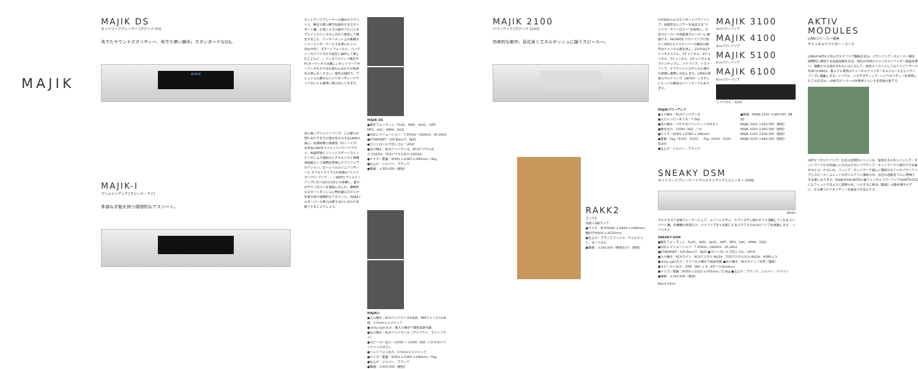MAJIK
MAJIK DS
ネットワークプレーヤー [マジック DS]
秀でたサウンドクオリティー、秀でた使い勝手。スタンダードなDS。
Artist
MAJIK-I
プリメインアンプ [マジック・アイ]
多様な才能を持つ理想的なアスリート。
ネットワークプレーヤーの優れたサウンドと、際立つ使い勝手を提供するスタンダード機。お気に入りの曲やアルバムをプレイリストに次々に入れて連続して再生すること、インターネット上の各種ストリーミング・サービスを楽しむこと、iPadやPC、スマートフォンなど、ハンディーなデバイスから自在に操作して楽しむことなど…。ディスクメディア再生やPCオーディオでは難しいネットワークオーディオならではの溢れんばかりの利点をお楽しみください。指先の操作で、フレッシュな驚きのハイクオリティーサウンドがいとも簡単に飛び出してきます。
音の良いプリメインアンプ。この誰もが望むあたりまえの望みをかなえるLINNの良心。高速給電と静粛性（ローノイズ）を誇るLINNダイナミックパワーサプライ。表面実装とソリッドステートスイッチングにより極短のシグナルパスと無接点回路という理想を実現したプリアンプセクション。ローレベルのリニアリティーと タフなドライブ力が自慢の“チャクラ”パワーアンプ…。一般的なプリメインアンプに比べ4分の1ほどの体積に、数々のテクノロジーを凝縮しました。爆発的なスタートダッシュと無尽蔵のスタミナを併せ持つ理想的なアスリート。MAJIK-Iのスーパーな実力は使うほどにあなたを魅了することでしょう。
MAJIK DS
●再生フォーマット：FLAC、WAV、ALAC、AIFF、MP3、AAC、WMA、OGG
●対応レゾリューション：7.35kHz〜192kHz、16-24bit
●ETHERNET：100 Base-T、RJ45
●コントロールプロトコル：UPnP
●出力端子：RCAアンバランス、RCAデジタル出力-192/24、TOSデジタル出力-192/24
●サイズ／重量：W381 x D360 x H90mm／4kg
●仕上げ：シルバー、ブラック
●価格：￥320,000（税別）
MAJIK-I
●入力端子：RCAアンバランス5系統、MMフォノ入力1系統、3.5mmミニジャック
●Unity Gain入力：各入力端子で個別設定可能
●出力端子：RCAアンバランス（プリアウト、ラインアウト）
●スピーカー出力：100W ＋ 100W（4Ω）バナナ可バインディングポスト
●ヘッドフォン出力：3.5mmミニジャック
●サイズ／重量：W381 x D360 x H90mm／5kg
●仕上げ：シルバー、ブラック
●価格：￥300,000（税別）
MAJIK 2100
パワーアンプ [マジック 2100]
効率的な動作、反応良くエネルギッシュに謳うスピーカー。
RAKK2
ラック2
天板＋2段ラック
●サイズ：外寸W460 x D460 x H390mm
棚内寸W400 x H120mm
●仕上げ：ブラックアッシュ、ウォルナット、オークなど
●価格：￥140,000（例外あり）（税別）
100W出力のスタンダードパワーアンプ。高速反応とパワーを両立する“チャクラ・テクノロジー”を採用し、中型スピーカーや高能率スピーカーに最適です。AKURATE パワーアンプと同じく4桁のモデルナンバーの最初の数字はチャンネル数を表し、2100は2チャンネルモデル。3チャンネル、4チャンネル、5チャンネル、6チャンネルをラインナップし、バイアンプ、トライアンプ、サラウンドシステムなど様々な用途に柔軟に対応します。LINNお得意のマルチアンプ（AKTIV）システムにとっての最高のパートナーでもあります。
MAJIK 3100
3chパワーアンプ
MAJIK 4100
4chパワーアンプ
MAJIK 5100
5chパワーアンプ
MAJIK 6100
6chパワーアンプ
リアパネル：2100
MAJIKパワーアンプ
●入力端子：RCAアンバランス
●入力インピーダンス：7.5kΩ
●出力端子：バナナ可バインディングポスト
●最大出力：100W（4Ω）／ch
●サイズ：W381 x D365 x H90mm
●重量：5kg（2100、3100）、7kg（4100、5100、6100）
●仕上げ：シルバー、ブラック
●価格：MAJIK 2100 ￥280,000（税別）
MAJIK 3100 ￥320,000（税別）
MAJIK 4100 ￥360,000（税別）
MAJIK 5100 ￥400,000（税別）
MAJIK 6100 ￥440,000（税別）
SNEAKY DSM
ネットワークプレーヤー＋プリメインアンプ [スニーキー DSM]
White
マルチタスク音楽プレーヤーとして、メインシステム、サブシステム問わずフル活躍してくれるコンパクト機。多種類の外部入力、バイアンプをも可能にするパワフルな4chのアンプを装備します。 リアパネル
SNEAKY DSM
●再生フォーマット：FLAC、WAV、ALAC、AIFF、MP3、AAC、WMA、OGG
●対応レゾリューション：7.35kHz〜192kHz、16-24bit
●ETHERNET：100 Base-T、RJ45 ●コントロールプロトコル：UPnP
●入力端子：RCAライン、RCAデジタル-96/24、TOSデジタル入力-96/24、HDMI x 3
●Unity gain入力：ライン入力端子で設定可能 ●出力端子：RCAライン（可変／固定）
●スピーカー出力：33W（4Ω）x 4、4ポールSpeakon
●サイズ／重量：W350 x D215 x H55mm／2.3kg ●仕上げ：ブラック、シルバー、ホワイト
●価格：￥250,000（税別）
Black Silver
AKTIV
MODULES
LINNスピーカー専用
チャンネルデバイダー・カード
LINNがAKTIVと呼ぶマルチアンプ駆動方式は、パワーアンプ〜スピーカー間を理想的に接続する高品位再生方式。他社が汎用のチャンネルデバイダー製品を使い、煩雑さから逃れられないのに対して、総合メーカーとしてのアドバンテージを持つLINNは、各モデル専用のチャンネルデバイダーをモジュール化しパワーアンプに搭載します。シンプル、システマティック、ハイクオリティーを実現したこの方式は、LINNスピーカーの到着点ともいえる究極の姿です。
AKTIV（マルチアンプ）方式の音質的メリットは、信号ロスの多いパッシブ・ネットワークから桁違いにロスの少ないアクティブ・ネットワークへ移行できる事がひとつ。さらには、パッシブ・ネットワーク越しに接続されていたパワーアンプとスピーカーユニットがダイレクトに接続され、双方の性能をフルに発揮できる事にあります。MAJIKやAKURATEの各チャンネルパワーアンプはAKTIV方式にもフィットするように開発され、いたずらにBOX（製品）の数を増やさずに、その秀でたクオリティーを享受できるのです。